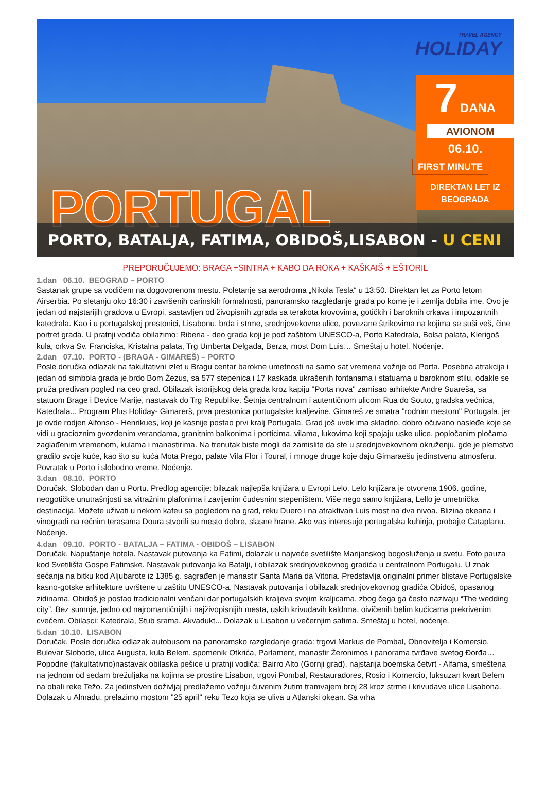TRAVEL AGENCY
HOLIDAY
7 DANA
AVIONOM
06.10.
FIRST MINUTE
DIREKTAN LET IZ
BEOGRADA
PORTUGAL
PORTO, BATALJA, FATIMA, OBIDOŠ,LISABON - U CENI
PREPORUČUJEMO: BRAGA +SINTRA + KABO DA ROKA + KAŠKAIŠ + EŠTORIL
1.dan 06.10. BEOGRAD – PORTO
Sastanak grupe sa vodičem na dogovorenom mestu. Poletanje sa aerodroma „Nikola Tesla“ u 13:50. Direktan let za Porto letom Airserbia. Po sletanju oko 16:30 i završenih carinskih formalnosti, panoramsko razgledanje grada po kome je i zemlja dobila ime. Ovo je jedan od najstarijih gradova u Evropi, sastavljen od živopisnih zgrada sa terakota krovovima, gotičkih i baroknih crkava i impozantnih katedrala. Kao i u portugalskoj prestonici, Lisabonu, brda i strme, srednjovekovne ulice, povezane štrikovima na kojima se suši veš, čine portret grada. U pratnji vodiča obilazimo: Riberia - deo grada koji je pod zaštitom UNESCO-a, Porto Katedrala, Bolsa palata, Klerigoš kula, crkva Sv. Franciska, Kristalna palata, Trg Umberta Delgada, Berza, most Dom Luis… Smeštaj u hotel. Noćenje.
2.dan 07.10. PORTO - (BRAGA - GIMAREŠ) – PORTO
Posle doručka odlazak na fakultativni izlet u Bragu centar barokne umetnosti na samo sat vremena vožnje od Porta. Posebna atrakcija i jedan od simbola grada je brdo Bom Žezus, sa 577 stepenica i 17 kaskada ukrašenih fontanama i statuama u baroknom stilu, odakle se pruža predivan pogled na ceo grad. Obilazak istorijskog dela grada kroz kapiju "Porta nova" zamisao arhitekte Andre Suareša, sa statuom Brage i Device Marije, nastavak do Trg Republike. Šetnja centralnom i autentičnom ulicom Rua do Souto, gradska većnica, Katedrala... Program Plus Holiday- Gimarerš, prva prestonica portugalske kraljevine. Gimareš ze smatra "rodnim mestom" Portugala, jer je ovde rodjen Alfonso - Henrikues, koji je kasnije postao prvi kralj Portugala. Grad još uvek ima skladno, dobro očuvano nasleđe koje se vidi u gracioznim gvozdenim verandama, granitnim balkonima i porticima, vilama, lukovima koji spajaju uske ulice, popločanim pločama zaglađenim vremenom, kulama i manastirima. Na trenutak biste mogli da zamislite da ste u srednjovekovnom okruženju, gde je plemstvo gradilo svoje kuće, kao što su kuća Mota Prego, palate Vila Flor i Toural, i mnoge druge koje daju Gimaraešu jedinstvenu atmosferu. Povratak u Porto i slobodno vreme. Noćenje.
3.dan 08.10. PORTO
Doručak. Slobodan dan u Portu. Predlog agencije: bilazak najlepša knjižara u Evropi Lelo. Lelo knjižara je otvorena 1906. godine, neogotičke unutrašnjosti sa vitražnim plafonima i zavijenim čudesnim stepeništem. Više nego samo knjižara, Lello je umetnička destinacija. Možete uživati u nekom kafeu sa pogledom na grad, reku Duero i na atraktivan Luis most na dva nivoa. Blizina okeana i vinogradi na rečnim terasama Doura stvorili su mesto dobre, slasne hrane. Ako vas interesuje portugalska kuhinja, probajte Cataplanu. Noćenje.
4.dan 09.10. PORTO - BATALJA – FATIMA - OBIDOŠ – LISABON
Doručak. Napuštanje hotela. Nastavak putovanja ka Fatimi, dolazak u najveće svetilište Marijanskog bogosluženja u svetu. Foto pauza kod Svetilišta Gospe Fatimske. Nastavak putovanja ka Batalji, i obilazak srednjovekovnog gradića u centralnom Portugalu. U znak sećanja na bitku kod Aljubarote iz 1385 g. sagrađen je manastir Santa Maria da Vitoria. Predstavlja originalni primer blistave Portugalske kasno-gotske arhitekture uvrštene u zaštitu UNESCO-a. Nastavak putovanja i obilazak srednjovekovnog gradića Obidoš, opasanog zidinama. Obidoš je postao tradicionalni venčani dar portugalskih kraljeva svojim kraljicama, zbog čega ga često nazivaju “The wedding city”. Bez sumnje, jedno od najromantičnijih i najživopisnijih mesta, uskih krivudavih kaldrma, oivičenih belim kućicama prekrivenim cvećem. Obilasci: Katedrala, Stub srama, Akvadukt... Dolazak u Lisabon u večernjim satima. Smeštaj u hotel, noćenje.
5.dan 10.10. LISABON
Doručak. Posle doručka odlazak autobusom na panoramsko razgledanje grada: trgovi Markus de Pombal, Obnovitelja i Komersio, Bulevar Slobode, ulica Augusta, kula Belem, spomenik Otkrića, Parlament, manastir Žeronimos i panorama tvrđave svetog Đorđa… Popodne (fakultativno)nastavak obilaska pešice u pratnji vodiča: Bairro Alto (Gornji grad), najstarija boemska četvrt - Alfama, smeštena na jednom od sedam brežuljaka na kojima se prostire Lisabon, trgovi Pombal, Restauradores, Rosio i Komercio, luksuzan kvart Belem na obali reke Težo. Za jedinstven doživljaj predlažemo vožnju čuvenim žutim tramvajem broj 28 kroz strme i krivudave ulice Lisabona. Dolazak u Almadu, prelazimo mostom "25 april" reku Tezo koja se uliva u Atlanski okean. Sa vrha